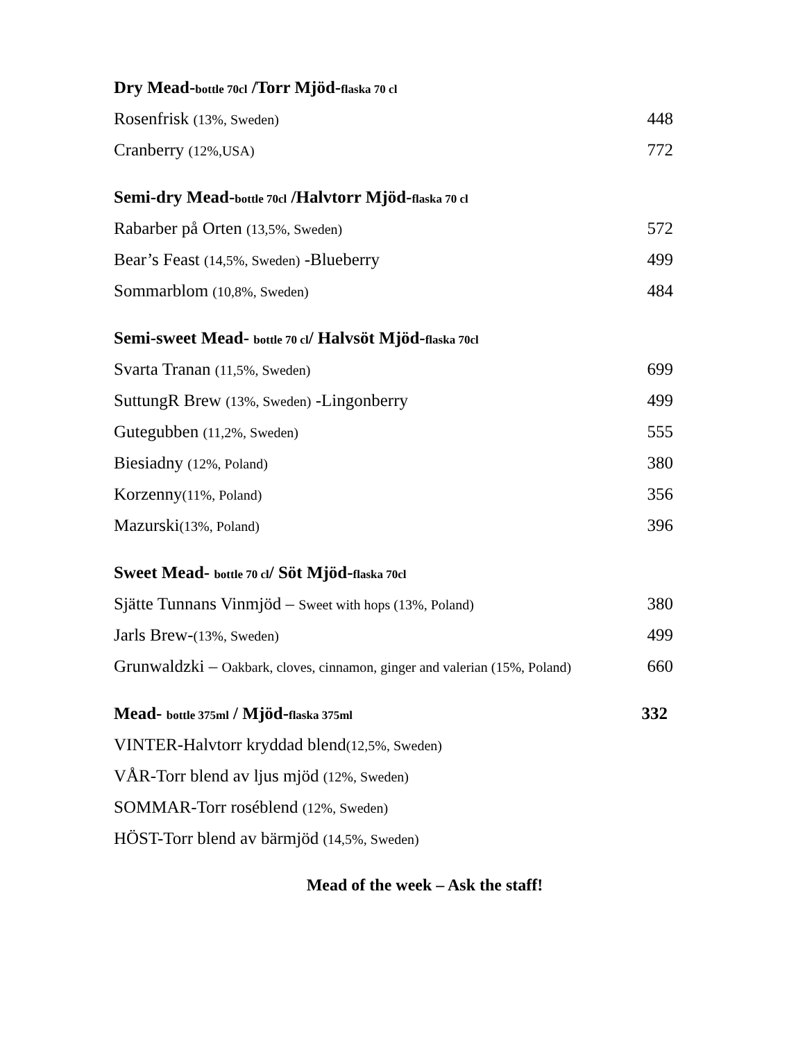Dry Mead-bottle 70cl /Torr Mjöd-flaska 70 cl
| Rosenfrisk (13%, Sweden) | 448 |
| Cranberry (12%,USA) | 772 |
Semi-dry Mead-bottle 70cl /Halvtorr Mjöd-flaska 70 cl
| Rabarber på Orten (13,5%, Sweden) | 572 |
| Bear’s Feast (14,5%, Sweden) -Blueberry | 499 |
| Sommarblom (10,8%, Sweden) | 484 |
Semi-sweet Mead- bottle 70 cl/ Halvsöt Mjöd-flaska 70cl
| Svarta Tranan (11,5%, Sweden) | 699 |
| SuttungR Brew (13%, Sweden) -Lingonberry | 499 |
| Gutegubben (11,2%, Sweden) | 555 |
| Biesiadny (12%, Poland) | 380 |
| Korzenny (11%, Poland) | 356 |
| Mazurski (13%, Poland) | 396 |
Sweet Mead- bottle 70 cl/ Söt Mjöd-flaska 70cl
| Sjätte Tunnans Vinmjöd – Sweet with hops (13%, Poland) | 380 |
| Jarls Brew- (13%, Sweden) | 499 |
| Grunwaldzki – Oakbark, cloves, cinnamon, ginger and valerian (15%, Poland) | 660 |
Mead- bottle 375ml / Mjöd-flaska 375ml 332
| VINTER-Halvtorr kryddad blend (12,5%, Sweden) |
| VÅR-Torr blend av ljus mjöd (12%, Sweden) |
| SOMMAR-Torr roséblend (12%, Sweden) |
| HÖST-Torr blend av bärmjöd (14,5%, Sweden) |
Mead of the week – Ask the staff!